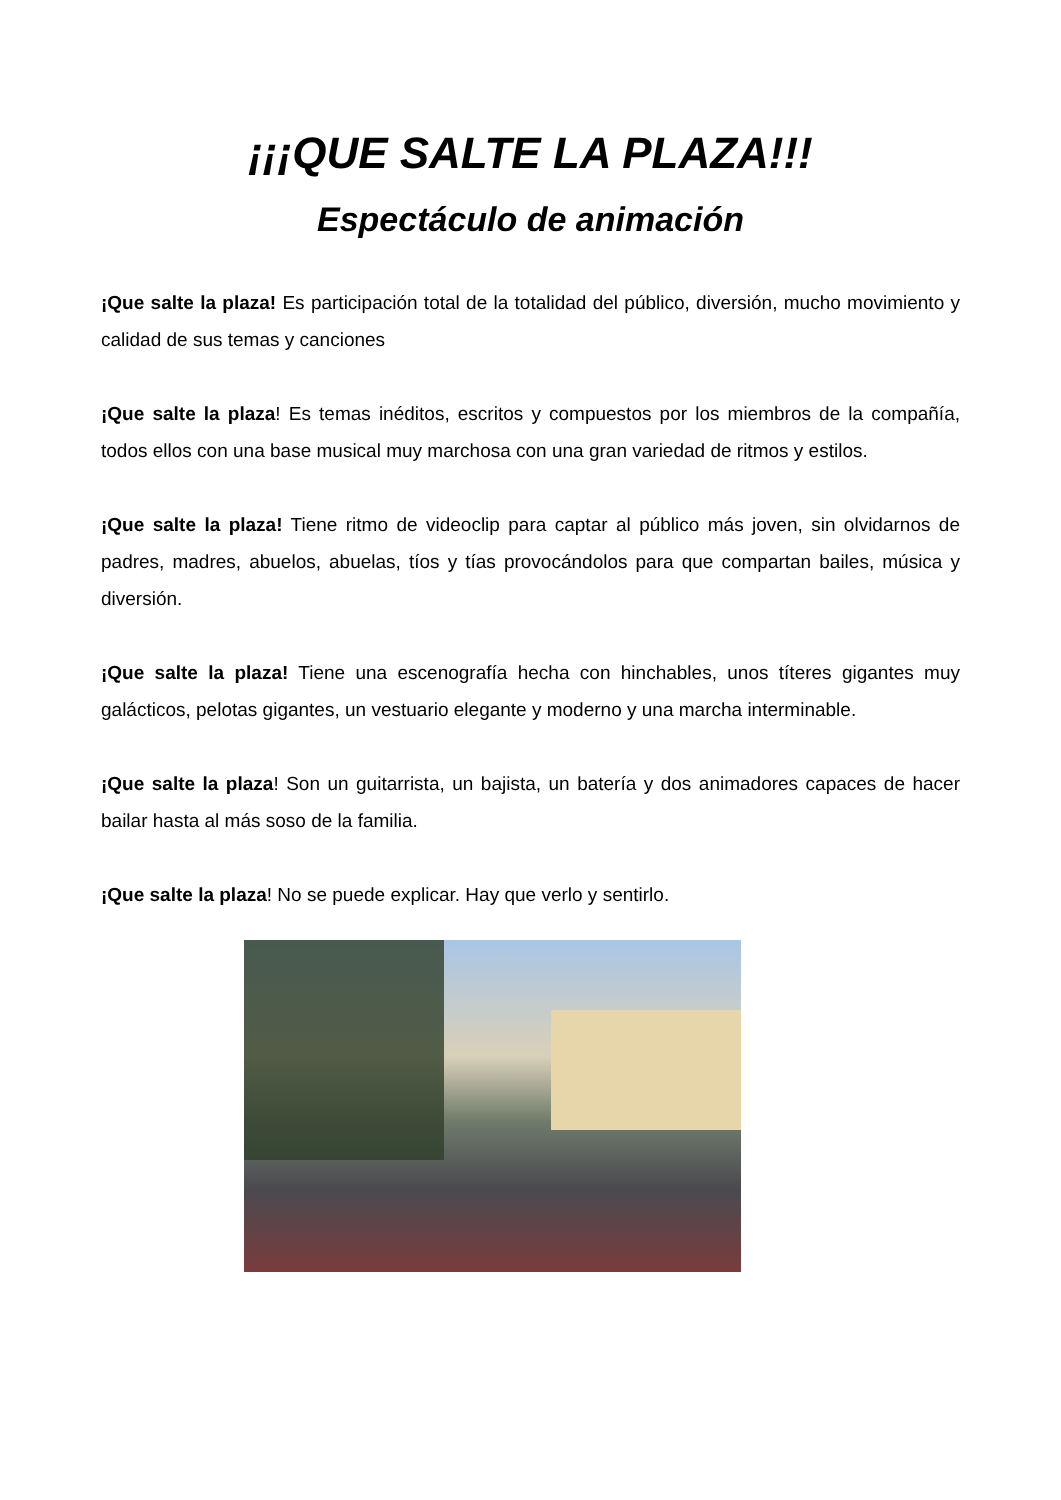¡¡¡QUE SALTE LA PLAZA!!!
Espectáculo de animación
¡Que salte la plaza! Es participación total de la totalidad del público, diversión, mucho movimiento y calidad de sus temas y canciones
¡Que salte la plaza! Es temas inéditos, escritos y compuestos por los miembros de la compañía, todos ellos con una base musical muy marchosa con una gran variedad de ritmos y estilos.
¡Que salte la plaza! Tiene ritmo de videoclip para captar al público más joven, sin olvidarnos de padres, madres, abuelos, abuelas, tíos y tías provocándolos para que compartan bailes, música y diversión.
¡Que salte la plaza! Tiene una escenografía hecha con hinchables, unos títeres gigantes muy galácticos, pelotas gigantes, un vestuario elegante y moderno y una marcha interminable.
¡Que salte la plaza! Son un guitarrista, un bajista, un batería y dos animadores capaces de hacer bailar hasta al más soso de la familia.
¡Que salte la plaza! No se puede explicar. Hay que verlo y sentirlo.